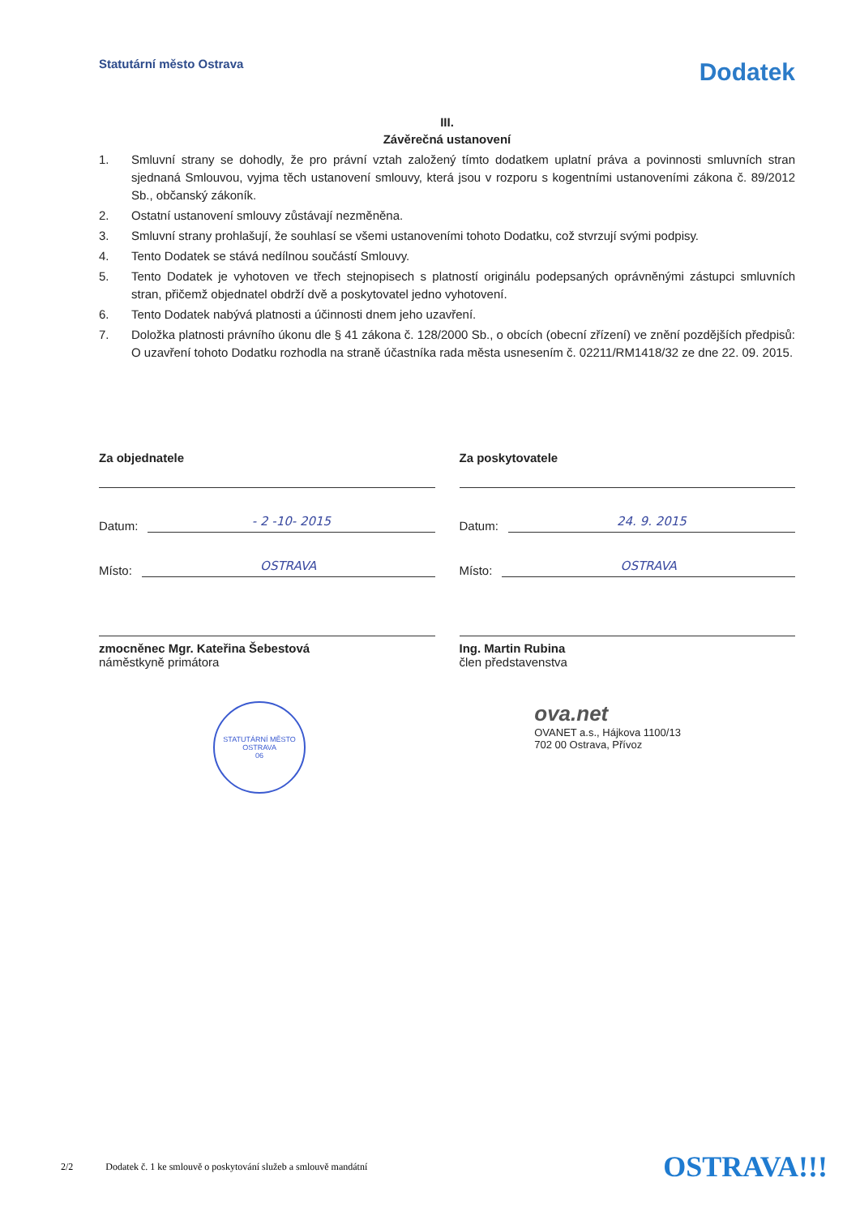Statutární město Ostrava
Dodatek
III.
Závěrečná ustanovení
1. Smluvní strany se dohodly, že pro právní vztah založený tímto dodatkem uplatní práva a povinnosti smluvních stran sjednaná Smlouvou, vyjma těch ustanovení smlouvy, která jsou v rozporu s kogentními ustanoveními zákona č. 89/2012 Sb., občanský zákoník.
2. Ostatní ustanovení smlouvy zůstávají nezměněna.
3. Smluvní strany prohlašují, že souhlasí se všemi ustanoveními tohoto Dodatku, což stvrzují svými podpisy.
4. Tento Dodatek se stává nedílnou součástí Smlouvy.
5. Tento Dodatek je vyhotoven ve třech stejnopisech s platností originálu podepsaných oprávněnými zástupci smluvních stran, přičemž objednatel obdrží dvě a poskytovatel jedno vyhotovení.
6. Tento Dodatek nabývá platnosti a účinnosti dnem jeho uzavření.
7. Doložka platnosti právního úkonu dle § 41 zákona č. 128/2000 Sb., o obcích (obecní zřízení) ve znění pozdějších předpisů: O uzavření tohoto Dodatku rozhodla na straně účastníka rada města usnesením č. 02211/RM1418/32 ze dne 22. 09. 2015.
Za objednatele
Datum: - 2 -10- 2015
Místo: OSTRAVA
zmocněnec Mgr. Kateřina Šebestová
náměstkyně primátora
Za poskytovatele
Datum: 24. 9. 2015
Místo: OSTRAVA
Ing. Martin Rubina
člen představenstva
STATUTÁRNÍ MĚSTO OSTRAVA
06
ova.net
OVANET a.s., Hájkova 1100/13
702 00 Ostrava, Přívoz
2/2 Dodatek č. 1 ke smlouvě o poskytování služeb a smlouvě mandátní OSTRAVA!!!